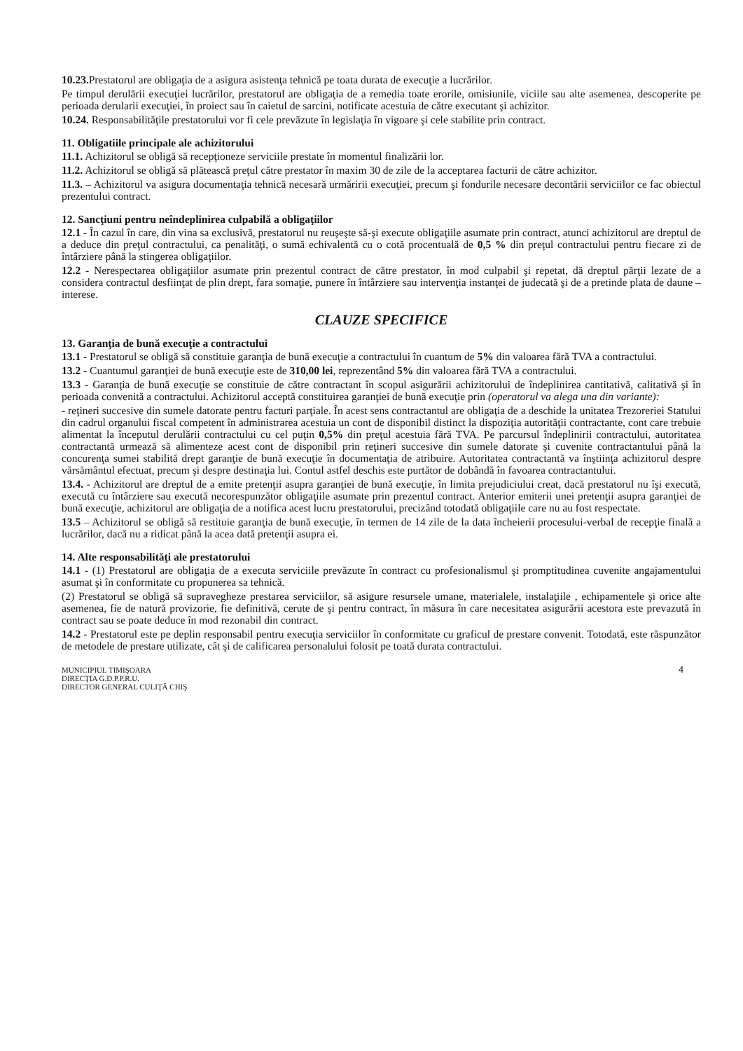10.23. Prestatorul are obligaţia de a asigura asistenţa tehnică pe toata durata de execuţie a lucrărilor.
Pe timpul derulării execuţiei lucrărilor, prestatorul are obligaţia de a remedia toate erorile, omisiunile, viciile sau alte asemenea, descoperite pe perioada derularii execuţiei, în proiect sau în caietul de sarcini, notificate acestuia de către executant şi achizitor.
10.24. Responsabilităţile prestatorului vor fi cele prevăzute în legislaţia în vigoare şi cele stabilite prin contract.
11. Obligatiile principale ale achizitorului
11.1. Achizitorul se obligă să recepţioneze serviciile prestate în momentul finalizării lor.
11.2. Achizitorul se obligă să plătească preţul către prestator în maxim 30 de zile de la acceptarea facturii de către achizitor.
11.3. – Achizitorul va asigura documentaţia tehnică necesară urmăririi execuţiei, precum şi fondurile necesare decontării serviciilor ce fac obiectul prezentului contract.
12. Sancţiuni pentru neîndeplinirea culpabilă a obligaţiilor
12.1 - În cazul în care, din vina sa exclusivă, prestatorul nu reuşeşte să-şi execute obligaţiile asumate prin contract, atunci achizitorul are dreptul de a deduce din preţul contractului, ca penalităţi, o sumă echivalentă cu o cotă procentuală de 0,5 % din preţul contractului pentru fiecare zi de întârziere până la stingerea obligaţiilor.
12.2 - Nerespectarea obligaţiilor asumate prin prezentul contract de către prestator, în mod culpabil şi repetat, dă dreptul părţii lezate de a considera contractul desfiinţat de plin drept, fara somaţie, punere în întârziere sau intervenţia instanţei de judecată şi de a pretinde plata de daune – interese.
CLAUZE SPECIFICE
13. Garanţia de bună execuţie a contractului
13.1 - Prestatorul se obligă să constituie garanţia de bună execuţie a contractului în cuantum de 5% din valoarea fără TVA a contractului.
13.2 - Cuantumul garanţiei de bună execuţie este de 310,00 lei, reprezentând 5% din valoarea fără TVA a contractului.
13.3 - Garanţia de bună execuţie se constituie de către contractant în scopul asigurării achizitorului de îndeplinirea cantitativă, calitativă şi în perioada convenită a contractului. Achizitorul acceptă constituirea garanţiei de bună execuţie prin (operatorul va alega una din variante):
- reţineri succesive din sumele datorate pentru facturi parţiale. În acest sens contractantul are obligaţia de a deschide la unitatea Trezoreriei Statului din cadrul organului fiscal competent în administrarea acestuia un cont de disponibil distinct la dispoziţia autorităţii contractante, cont care trebuie alimentat la începutul derulării contractului cu cel puţin 0,5% din preţul acestuia fără TVA. Pe parcursul îndeplinirii contractului, autoritatea contractantă urmează să alimenteze acest cont de disponibil prin reţineri succesive din sumele datorate şi cuvenite contractantului până la concurenţa sumei stabilită drept garanţie de bună execuţie în documentaţia de atribuire. Autoritatea contractantă va înştiinţa achizitorul despre vărsământul efectuat, precum şi despre destinaţia lui. Contul astfel deschis este purtător de dobândă în favoarea contractantului.
13.4. - Achizitorul are dreptul de a emite pretenţii asupra garanţiei de bună execuţie, în limita prejudiciului creat, dacă prestatorul nu îşi execută, execută cu întârziere sau execută necorespunzător obligaţiile asumate prin prezentul contract. Anterior emiterii unei pretenţii asupra garanţiei de bună execuţie, achizitorul are obligaţia de a notifica acest lucru prestatorului, precizând totodată obligaţiile care nu au fost respectate.
13.5 – Achizitorul se obligă să restituie garanţia de bună execuţie, în termen de 14 zile de la data încheierii procesului-verbal de recepţie finală a lucrărilor, dacă nu a ridicat până la acea dată pretenţii asupra ei.
14. Alte responsabilităţi ale prestatorului
14.1 - (1) Prestatorul are obligaţia de a executa serviciile prevăzute în contract cu profesionalismul şi promptitudinea cuvenite angajamentului asumat şi în conformitate cu propunerea sa tehnică.
(2) Prestatorul se obligă să supravegheze prestarea serviciilor, să asigure resursele umane, materialele, instalaţiile , echipamentele şi orice alte asemenea, fie de natură provizorie, fie definitivă, cerute de şi pentru contract, în măsura în care necesitatea asigurării acestora este prevazută în contract sau se poate deduce în mod rezonabil din contract.
14.2 - Prestatorul este pe deplin responsabil pentru execuţia serviciilor în conformitate cu graficul de prestare convenit. Totodată, este răspunzător de metodele de prestare utilizate, cât şi de calificarea personalului folosit pe toată durata contractului.
MUNICIPIUL TIMIŞOARA
DIRECŢIA G.D.P.P.R.U.
DIRECTOR GENERAL CULIŢĂ CHIŞ
4